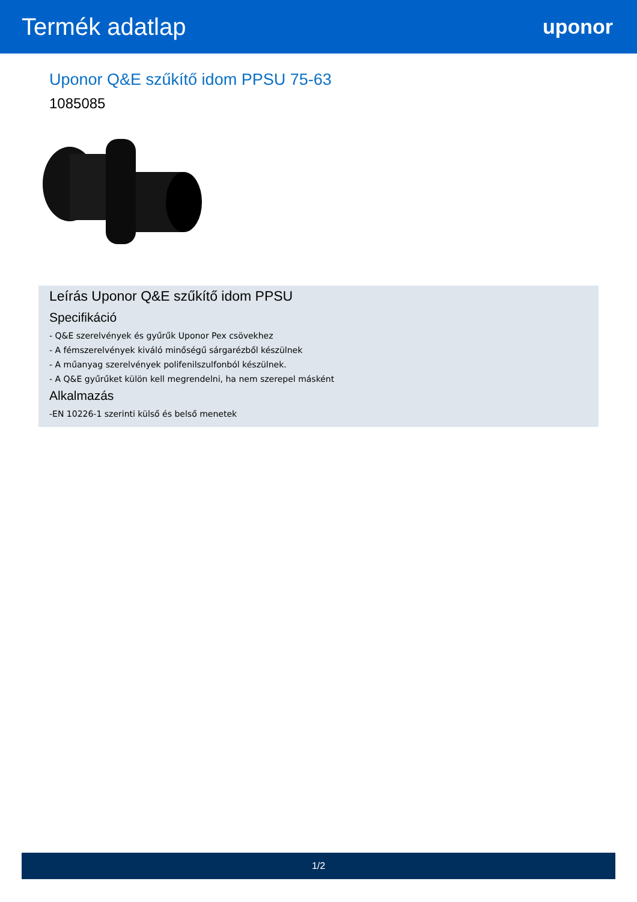Termék adatlap
uponor
Uponor Q&E szűkítő idom PPSU 75-63
1085085
Leírás Uponor Q&E szűkítő idom PPSU
Specifikáció
- Q&E szerelvények és gyűrűk Uponor Pex csövekhez
- A fémszerelvények kiváló minőségű sárgarézből készülnek
- A műanyag szerelvények polifenilszulfonból készülnek.
- A Q&E gyűrűket külön kell megrendelni, ha nem szerepel másként
Alkalmazás
-EN 10226-1 szerinti külső és belső menetek
1/2